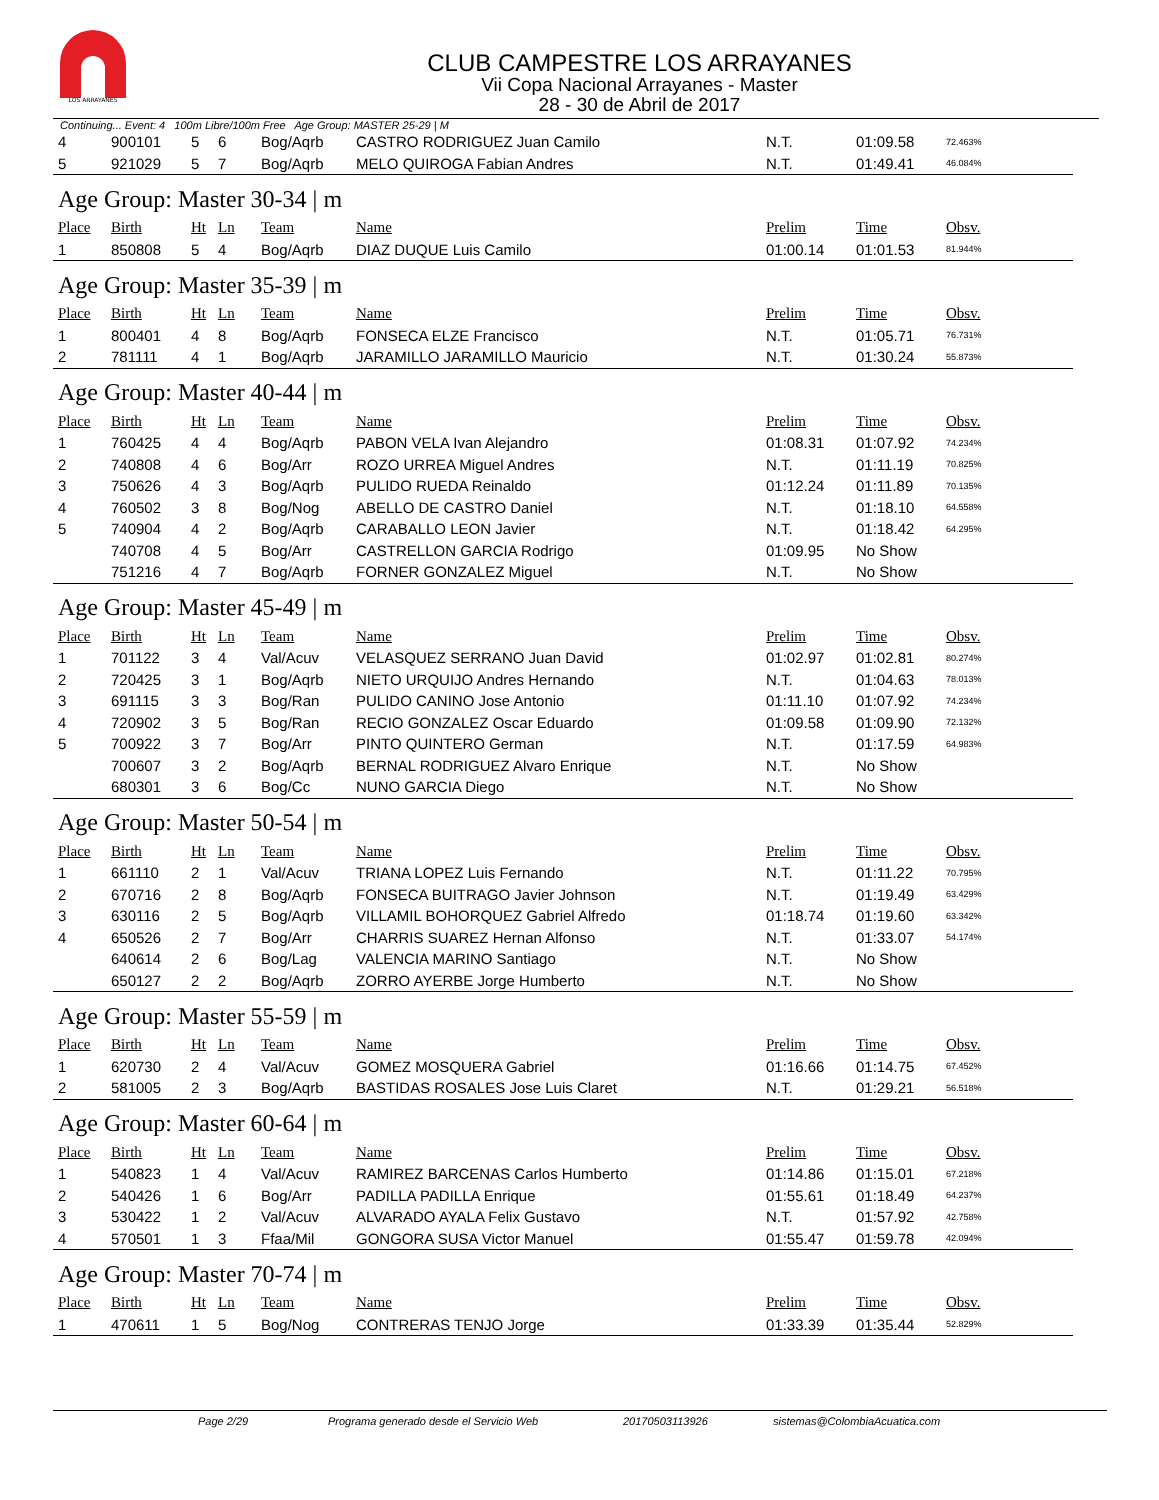LOS ARRAYANES
CLUB CAMPESTRE LOS ARRAYANES
Vii Copa Nacional Arrayanes - Master
28 - 30 de Abril de 2017
Continuing... Event: 4 100m Libre/100m Free Age Group: MASTER 25-29 | M
| 4 | 900101 | 5 | 6 | Bog/Aqrb | CASTRO RODRIGUEZ Juan Camilo | N.T. | 01:09.58 | 72.463% |
| 5 | 921029 | 5 | 7 | Bog/Aqrb | MELO QUIROGA Fabian Andres | N.T. | 01:49.41 | 46.084% |
| Age Group: Master 30-34 / m | | | | | | | | |
| Place | Birth | Ht | Ln | Team | Name | Prelim | Time | Obsv. |
| 1 | 850808 | 5 | 4 | Bog/Aqrb | DIAZ DUQUE Luis Camilo | 01:00.14 | 01:01.53 | 81.944% |
| Age Group: Master 35-39 / m | | | | | | | | |
| Place | Birth | Ht | Ln | Team | Name | Prelim | Time | Obsv. |
| 1 | 800401 | 4 | 8 | Bog/Aqrb | FONSECA ELZE Francisco | N.T. | 01:05.71 | 76.731% |
| 2 | 781111 | 4 | 1 | Bog/Aqrb | JARAMILLO JARAMILLO Mauricio | N.T. | 01:30.24 | 55.873% |
| Age Group: Master 40-44 / m | | | | | | | | |
| Place | Birth | Ht | Ln | Team | Name | Prelim | Time | Obsv. |
| 1 | 760425 | 4 | 4 | Bog/Aqrb | PABON VELA Ivan Alejandro | 01:08.31 | 01:07.92 | 74.234% |
| 2 | 740808 | 4 | 6 | Bog/Arr | ROZO URREA Miguel Andres | N.T. | 01:11.19 | 70.825% |
| 3 | 750626 | 4 | 3 | Bog/Aqrb | PULIDO RUEDA Reinaldo | 01:12.24 | 01:11.89 | 70.135% |
| 4 | 760502 | 3 | 8 | Bog/Nog | ABELLO DE CASTRO Daniel | N.T. | 01:18.10 | 64.558% |
| 5 | 740904 | 4 | 2 | Bog/Aqrb | CARABALLO LEON Javier | N.T. | 01:18.42 | 64.295% |
| | 740708 | 4 | 5 | Bog/Arr | CASTRELLON GARCIA Rodrigo | 01:09.95 | No Show | |
| | 751216 | 4 | 7 | Bog/Aqrb | FORNER GONZALEZ Miguel | N.T. | No Show | |
| Age Group: Master 45-49 / m | | | | | | | | |
| Place | Birth | Ht | Ln | Team | Name | Prelim | Time | Obsv. |
| 1 | 701122 | 3 | 4 | Val/Acuv | VELASQUEZ SERRANO Juan David | 01:02.97 | 01:02.81 | 80.274% |
| 2 | 720425 | 3 | 1 | Bog/Aqrb | NIETO URQUIJO Andres Hernando | N.T. | 01:04.63 | 78.013% |
| 3 | 691115 | 3 | 3 | Bog/Ran | PULIDO CANINO Jose Antonio | 01:11.10 | 01:07.92 | 74.234% |
| 4 | 720902 | 3 | 5 | Bog/Ran | RECIO GONZALEZ Oscar Eduardo | 01:09.58 | 01:09.90 | 72.132% |
| 5 | 700922 | 3 | 7 | Bog/Arr | PINTO QUINTERO German | N.T. | 01:17.59 | 64.983% |
| | 700607 | 3 | 2 | Bog/Aqrb | BERNAL RODRIGUEZ Alvaro Enrique | N.T. | No Show | |
| | 680301 | 3 | 6 | Bog/Cc | NUNO GARCIA Diego | N.T. | No Show | |
| Age Group: Master 50-54 / m | | | | | | | | |
| Place | Birth | Ht | Ln | Team | Name | Prelim | Time | Obsv. |
| 1 | 661110 | 2 | 1 | Val/Acuv | TRIANA LOPEZ Luis Fernando | N.T. | 01:11.22 | 70.795% |
| 2 | 670716 | 2 | 8 | Bog/Aqrb | FONSECA BUITRAGO Javier Johnson | N.T. | 01:19.49 | 63.429% |
| 3 | 630116 | 2 | 5 | Bog/Aqrb | VILLAMIL BOHORQUEZ Gabriel Alfredo | 01:18.74 | 01:19.60 | 63.342% |
| 4 | 650526 | 2 | 7 | Bog/Arr | CHARRIS SUAREZ Hernan Alfonso | N.T. | 01:33.07 | 54.174% |
| | 640614 | 2 | 6 | Bog/Lag | VALENCIA MARINO Santiago | N.T. | No Show | |
| | 650127 | 2 | 2 | Bog/Aqrb | ZORRO AYERBE Jorge Humberto | N.T. | No Show | |
| Age Group: Master 55-59 / m | | | | | | | | |
| Place | Birth | Ht | Ln | Team | Name | Prelim | Time | Obsv. |
| 1 | 620730 | 2 | 4 | Val/Acuv | GOMEZ MOSQUERA Gabriel | 01:16.66 | 01:14.75 | 67.452% |
| 2 | 581005 | 2 | 3 | Bog/Aqrb | BASTIDAS ROSALES Jose Luis Claret | N.T. | 01:29.21 | 56.518% |
| Age Group: Master 60-64 / m | | | | | | | | |
| Place | Birth | Ht | Ln | Team | Name | Prelim | Time | Obsv. |
| 1 | 540823 | 1 | 4 | Val/Acuv | RAMIREZ BARCENAS Carlos Humberto | 01:14.86 | 01:15.01 | 67.218% |
| 2 | 540426 | 1 | 6 | Bog/Arr | PADILLA PADILLA Enrique | 01:55.61 | 01:18.49 | 64.237% |
| 3 | 530422 | 1 | 2 | Val/Acuv | ALVARADO AYALA Felix Gustavo | N.T. | 01:57.92 | 42.758% |
| 4 | 570501 | 1 | 3 | Ffaa/Mil | GONGORA SUSA Victor Manuel | 01:55.47 | 01:59.78 | 42.094% |
| Age Group: Master 70-74 / m | | | | | | | | |
| Place | Birth | Ht | Ln | Team | Name | Prelim | Time | Obsv. |
| 1 | 470611 | 1 | 5 | Bog/Nog | CONTRERAS TENJO Jorge | 01:33.39 | 01:35.44 | 52.829% |
Page 2/29 Programa generado desde el Servicio Web 20170503113926 sistemas@ColombiaAcuatica.com